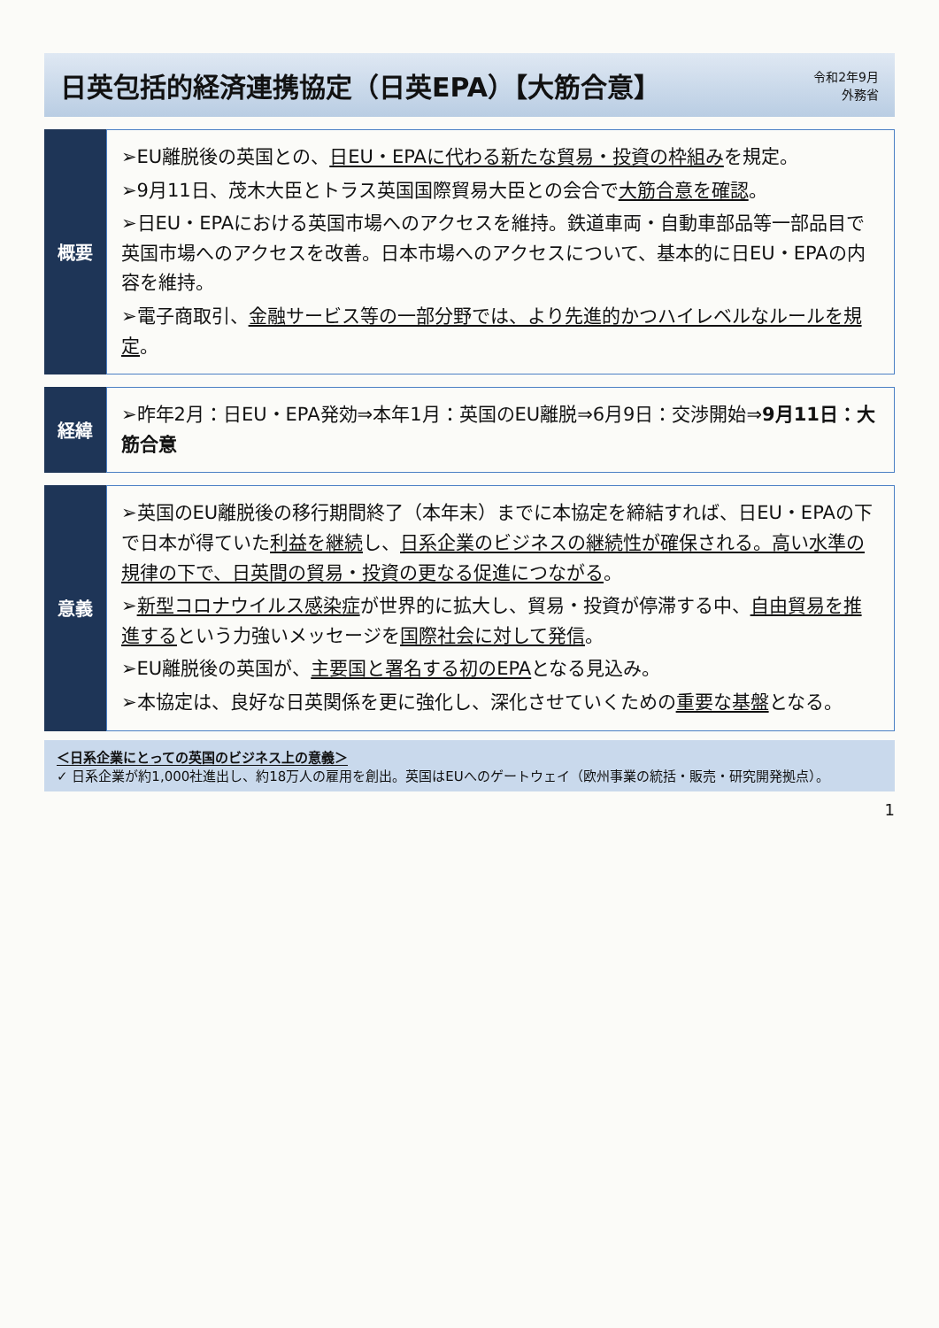日英包括的経済連携協定（日英EPA）【大筋合意】
令和2年9月
外務省
概要
➢EU離脱後の英国との、日EU・EPAに代わる新たな貿易・投資の枠組みを規定。
➢9月11日、茂木大臣とトラス英国国際貿易大臣との会合で大筋合意を確認。
➢日EU・EPAにおける英国市場へのアクセスを維持。鉄道車両・自動車部品等一部品目で英国市場へのアクセスを改善。日本市場へのアクセスについて、基本的に日EU・EPAの内容を維持。
➢電子商取引、金融サービス等の一部分野では、より先進的かつハイレベルなルールを規定。
経緯
➢昨年2月：日EU・EPA発効⇒本年1月：英国のEU離脱⇒6月9日：交渉開始⇒9月11日：大筋合意
意義
➢英国のEU離脱後の移行期間終了（本年末）までに本協定を締結すれば、日EU・EPAの下で日本が得ていた利益を継続し、日系企業のビジネスの継続性が確保される。高い水準の規律の下で、日英間の貿易・投資の更なる促進につながる。
➢新型コロナウイルス感染症が世界的に拡大し、貿易・投資が停滞する中、自由貿易を推進するという力強いメッセージを国際社会に対して発信。
➢EU離脱後の英国が、主要国と署名する初のEPAとなる見込み。
➢本協定は、良好な日英関係を更に強化し、深化させていくための重要な基盤となる。
＜日系企業にとっての英国のビジネス上の意義＞
✓ 日系企業が約1,000社進出し、約18万人の雇用を創出。英国はEUへのゲートウェイ（欧州事業の統括・販売・研究開発拠点）。
1